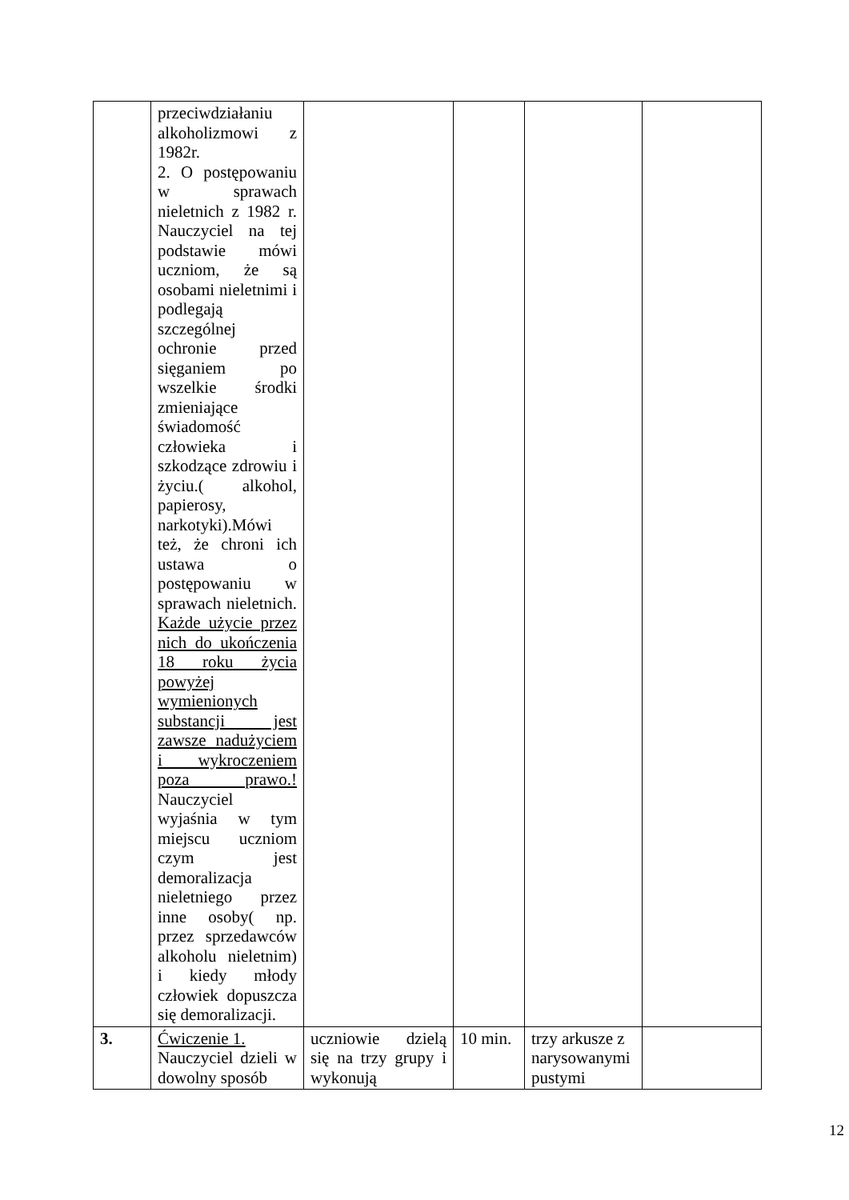| | przeciwdziałaniu alkoholizmowi z 1982r. 2. O postępowaniu w sprawach nieletnich z 1982 r. Nauczyciel na tej podstawie mówi uczniom, że są osobami nieletnimi i podlegają szczególnej ochronie przed sięganiem po wszelkie środki zmieniające świadomość człowieka i szkodzące zdrowiu i życiu.( alkohol, papierosy, narkotyki).Mówi też, że chroni ich ustawa o postępowaniu w sprawach nieletnich. Każde użycie przez nich do ukończenia 18 roku życia powyżej wymienionych substancji jest zawsze nadużyciem i wykroczeniem poza prawo.! Nauczyciel wyjaśnia w tym miejscu uczniom czym jest demoralizacja nieletniego przez inne osoby( np. przez sprzedawców alkoholu nieletnim) i kiedy młody człowiek dopuszcza się demoralizacji. | | | | |
| 3. | Ćwiczenie 1. Nauczyciel dzieli w dowolny sposób | uczniowie dzielą się na trzy grupy i wykonują | 10 min. | trzy arkusze z narysowanymi pustymi | |
12